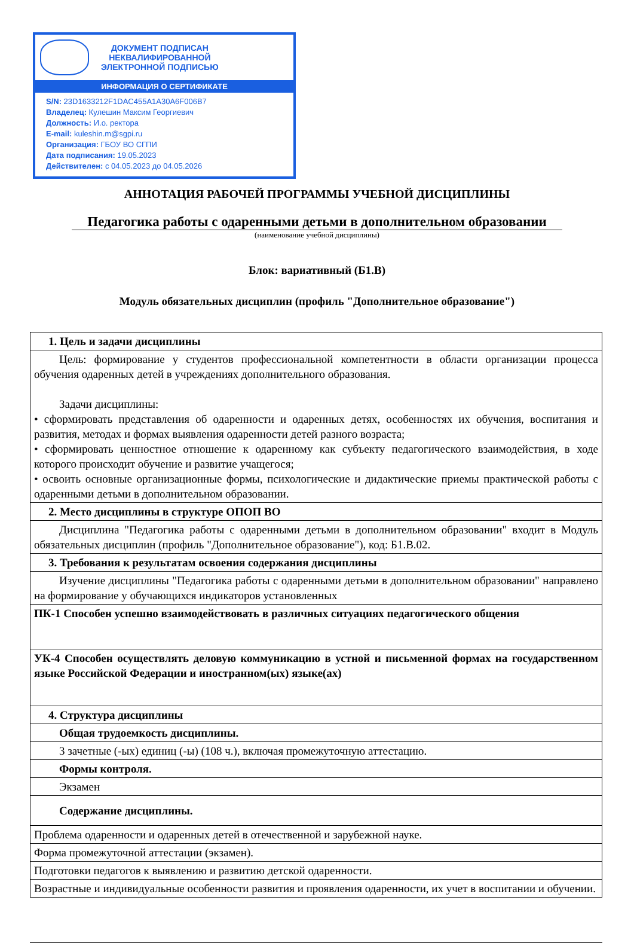ДОКУМЕНТ ПОДПИСАН
НЕКВАЛИФИРОВАННОЙ
ЭЛЕКТРОННОЙ ПОДПИСЬЮ
ИНФОРМАЦИЯ О СЕРТИФИКАТЕ
S/N: 23D1633212F1DAC455A1A30A6F006B7
Владелец: Кулешин Максим Георгиевич
Должность: И.о. ректора
E-mail: kuleshin.m@sgpi.ru
Организация: ГБОУ ВО СГПИ
Дата подписания: 19.05.2023
Действителен: с 04.05.2023 до 04.05.2026
АННОТАЦИЯ РАБОЧЕЙ ПРОГРАММЫ УЧЕБНОЙ ДИСЦИПЛИНЫ
Педагогика работы с одаренными детьми в дополнительном образовании
(наименование учебной дисциплины)
Блок: вариативный (Б1.В)
Модуль обязательных дисциплин (профиль "Дополнительное образование")
| 1. Цель и задачи дисциплины |
| Цель: формирование у студентов профессиональной компетентности в области организации процесса обучения одаренных детей в учреждениях дополнительного образования. Задачи дисциплины: • сформировать представления об одаренности и одаренных детях, особенностях их обучения, воспитания и развития, методах и формах выявления одаренности детей разного возраста; • сформировать ценностное отношение к одаренному как субъекту педагогического взаимодействия, в ходе которого происходит обучение и развитие учащегося; • освоить основные организационные формы, психологические и дидактические приемы практической работы с одаренными детьми в дополнительном образовании. |
| 2. Место дисциплины в структуре ОПОП ВО |
| Дисциплина "Педагогика работы с одаренными детьми в дополнительном образовании" входит в Модуль обязательных дисциплин (профиль "Дополнительное образование"), код: Б1.В.02. |
| 3. Требования к результатам освоения содержания дисциплины |
| Изучение дисциплины "Педагогика работы с одаренными детьми в дополнительном образовании" направлено на формирование у обучающихся индикаторов установленных |
| ПК-1 Способен успешно взаимодействовать в различных ситуациях педагогического общения |
| УК-4 Способен осуществлять деловую коммуникацию в устной и письменной формах на государственном языке Российской Федерации и иностранном(ых) языке(ах) |
| 4. Структура дисциплины |
| Общая трудоемкость дисциплины. |
| 3 зачетные (-ых) единиц (-ы) (108 ч.), включая промежуточную аттестацию. |
| Формы контроля. |
| Экзамен |
| Содержание дисциплины. |
| Проблема одаренности и одаренных детей в отечественной и зарубежной науке. |
| Форма промежуточной аттестации (экзамен). |
| Подготовки педагогов к выявлению и развитию детской одаренности. |
| Возрастные и индивидуальные особенности развития и проявления одаренности, их учет в воспитании и обучении. |